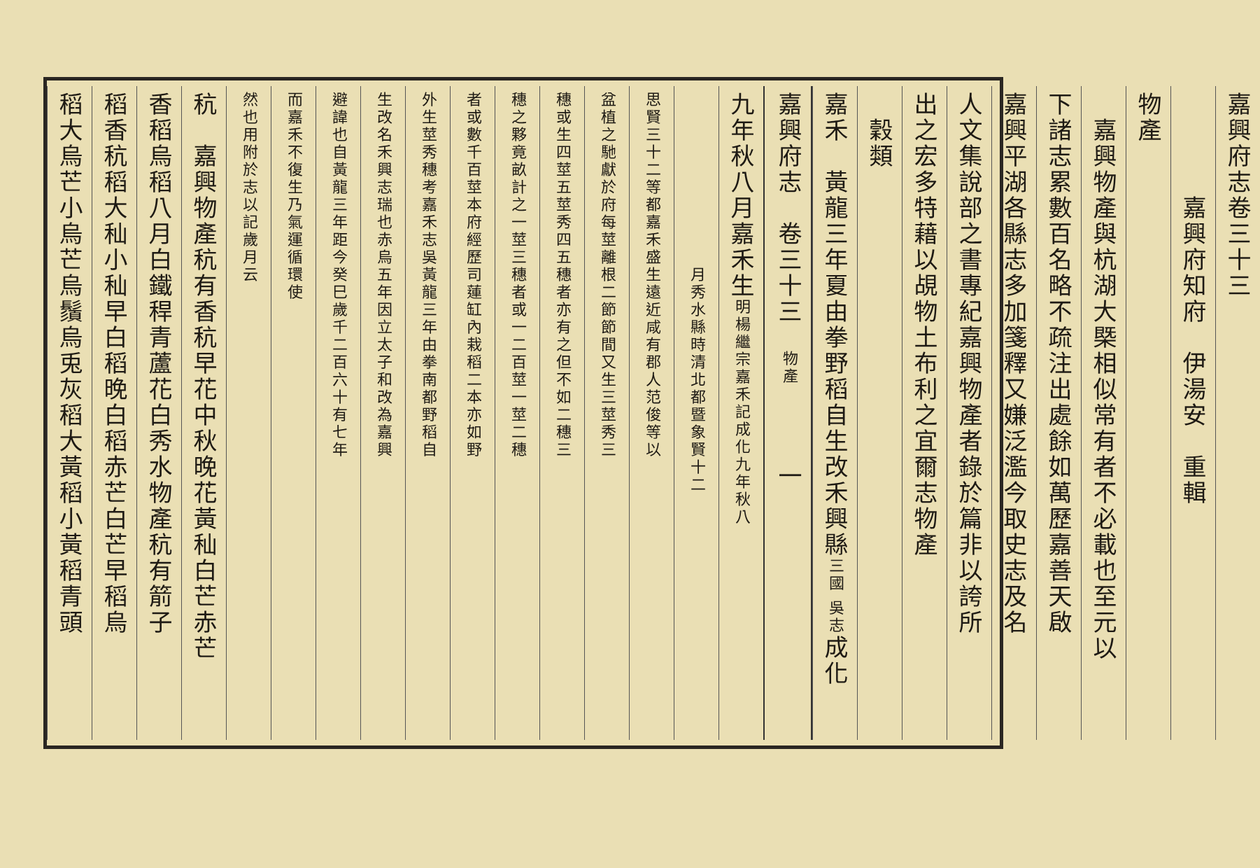嘉興府志卷三十三
　　　　嘉興府知府　伊湯安　重輯
物產
　嘉興物產與杭湖大槩相似常有者不必載也至元以
下諸志累數百名略不疏注出處餘如萬歷嘉善天啟
嘉興平湖各縣志多加箋釋又嫌泛濫今取史志及名
人文集說部之書專紀嘉興物產者錄於篇非以誇所
出之宏多特藉以覘物土布利之宜爾志物產
　穀類
嘉禾　黃龍三年夏由拳野稻自生改禾興縣三國 吳志成化
嘉興府志　卷三十三　物產　　　一
九年秋八月嘉禾生明楊繼宗嘉禾記成化九年秋八
　　　　　　　　　　月秀水縣時清北都暨象賢十二
思賢三十二等都嘉禾盛生遠近咸有郡人范俊等以
盆植之馳獻於府每莖離根二節節間又生三莖秀三
穗或生四莖五莖秀四五穗者亦有之但不如二穗三
穗之夥竟畝計之一莖三穗者或一二百莖一莖二穗
者或數千百莖本府經歷司蓮缸內栽稻二本亦如野
外生莖秀穗考嘉禾志吳黃龍三年由拳南都野稻自
生改名禾興志瑞也赤烏五年因立太子和改為嘉興
避諱也自黃龍三年距今癸巳歲千二百六十有七年
而嘉禾不復生乃氣運循環使
然也用附於志以記歲月云
秔　嘉興物產秔有香秔早花中秋晚花黃秈白芒赤芒
香稻烏稻八月白鐵稈青蘆花白秀水物產秔有箭子
稻香秔稻大秈小秈早白稻晚白稻赤芒白芒早稻烏
稻大烏芒小烏芒烏鬚烏兎灰稻大黃稻小黃稻青頭